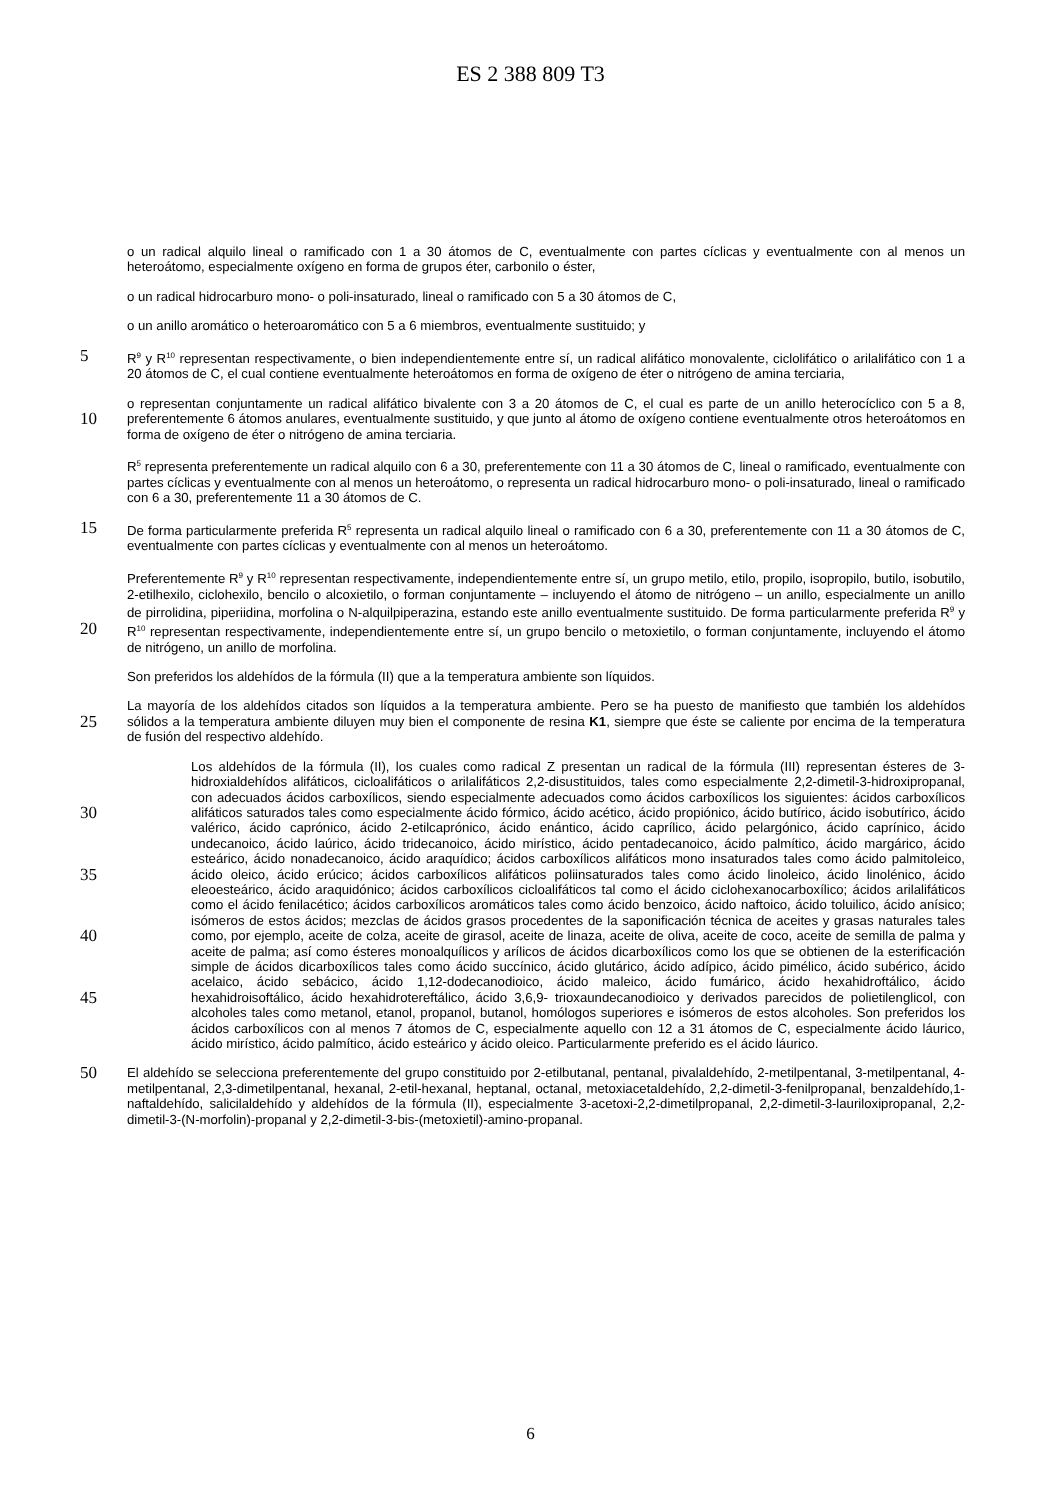ES 2 388 809 T3
o un radical alquilo lineal o ramificado con 1 a 30 átomos de C, eventualmente con partes cíclicas y eventualmente con al menos un heteroátomo, especialmente oxígeno en forma de grupos éter, carbonilo o éster,
o un radical hidrocarburo mono- o poli-insaturado, lineal o ramificado con 5 a 30 átomos de C,
o un anillo aromático o heteroaromático con 5 a 6 miembros, eventualmente sustituido; y
5 R<sup>9</sup> y R<sup>10</sup> representan respectivamente, o bien independientemente entre sí, un radical alifático monovalente, ciclolifático o arilalifático con 1 a 20 átomos de C, el cual contiene eventualmente heteroátomos en forma de oxígeno de éter o nitrógeno de amina terciaria,
o representan conjuntamente un radical alifático bivalente con 3 a 20 átomos de C, el cual es parte de un anillo heterocíclico con 5 a 8, preferentemente 6 átomos anulares, eventualmente sustituido, y que junto al átomo de 10 oxígeno contiene eventualmente otros heteroátomos en forma de oxígeno de éter o nitrógeno de amina terciaria.
R<sup>5</sup> representa preferentemente un radical alquilo con 6 a 30, preferentemente con 11 a 30 átomos de C, lineal o ramificado, eventualmente con partes cíclicas y eventualmente con al menos un heteroátomo, o representa un radical hidrocarburo mono- o poli-insaturado, lineal o ramificado con 6 a 30, preferentemente 11 a 30 átomos de C.
De forma particularmente preferida R<sup>5</sup> representa un radical alquilo lineal o ramificado con 6 a 30, preferentemente 15 con 11 a 30 átomos de C, eventualmente con partes cíclicas y eventualmente con al menos un heteroátomo.
Preferentemente R<sup>9</sup> y R<sup>10</sup> representan respectivamente, independientemente entre sí, un grupo metilo, etilo, propilo, isopropilo, butilo, isobutilo, 2-etilhexilo, ciclohexilo, bencilo o alcoxietilo, o forman conjuntamente – incluyendo el átomo de nitrógeno – un anillo, especialmente un anillo de pirrolidina, piperiidina, morfolina o N-alquilpiperazina, estando este anillo eventualmente sustituido. De forma particularmente preferida R<sup>9</sup> y R<sup>10</sup> representan 20 respectivamente, independientemente entre sí, un grupo bencilo o metoxietilo, o forman conjuntamente, incluyendo el átomo de nitrógeno, un anillo de morfolina.
Son preferidos los aldehídos de la fórmula (II) que a la temperatura ambiente son líquidos.
La mayoría de los aldehídos citados son líquidos a la temperatura ambiente. Pero se ha puesto de manifiesto que también los aldehídos sólidos a la temperatura ambiente diluyen muy bien el componente de resina K1, siempre que 25 éste se caliente por encima de la temperatura de fusión del respectivo aldehído.
Los aldehídos de la fórmula (II), los cuales como radical Z presentan un radical de la fórmula (III) representan ésteres de 3-hidroxialdehídos alifáticos, cicloalifáticos o arilalifáticos 2,2-disustituidos, tales como especialmente 2,2-dimetil-3-hidroxipropanal, con adecuados ácidos carboxílicos, siendo especialmente adecuados como ácidos carboxílicos los siguientes: ácidos carboxílicos alifáticos saturados 30 tales como especialmente ácido fórmico, ácido acético, ácido propiónico, ácido butírico, ácido isobutírico, ácido valérico, ácido caprónico, ácido 2-etilcaprónico, ácido enántico, ácido caprílico, ácido pelargónico, ácido caprínico, ácido undecanoico, ácido laúrico, ácido tridecanoico, ácido mirístico, ácido pentadecanoico, ácido palmítico, ácido margárico, ácido esteárico, ácido nonadecanoico, ácido araquídico; ácidos carboxílicos alifáticos mono insaturados tales como ácido palmitoleico, ácido oleico, ácido erúcico; ácidos 35 carboxílicos alifáticos poliinsaturados tales como ácido linoleico, ácido linolénico, ácido eleoesteárico, ácido araquidónico; ácidos carboxílicos cicloalifáticos tal como el ácido ciclohexanocarboxílico; ácidos arilalifáticos como el ácido fenilacético; ácidos carboxílicos aromáticos tales como ácido benzoico, ácido naftoico, ácido toluilico, ácido anísico; isómeros de estos ácidos; mezclas de ácidos grasos procedentes de la saponificación técnica de aceites y grasas naturales tales como, por ejemplo, aceite de colza, aceite de 40 girasol, aceite de linaza, aceite de oliva, aceite de coco, aceite de semilla de palma y aceite de palma; así como ésteres monoalquílicos y arílicos de ácidos dicarboxílicos como los que se obtienen de la esterificación simple de ácidos dicarboxílicos tales como ácido succínico, ácido glutárico, ácido adípico, ácido pimélico, ácido subérico, ácido acelaico, ácido sebácico, ácido 1,12-dodecanodioico, ácido maleico, ácido fumárico, ácido hexahidroftálico, ácido hexahidroisoftálico, ácido hexahidrotereftálico, ácido 3,6,9- 45 trioxaundecanodioico y derivados parecidos de polietilenglicol, con alcoholes tales como metanol, etanol, propanol, butanol, homólogos superiores e isómeros de estos alcoholes. Son preferidos los ácidos carboxílicos con al menos 7 átomos de C, especialmente aquello con 12 a 31 átomos de C, especialmente ácido láurico, ácido mirístico, ácido palmítico, ácido esteárico y ácido oleico. Particularmente preferido es el ácido láurico.
50 El aldehído se selecciona preferentemente del grupo constituido por 2-etilbutanal, pentanal, pivalaldehído, 2-metilpentanal, 3-metilpentanal, 4-metilpentanal, 2,3-dimetilpentanal, hexanal, 2-etil-hexanal, heptanal, octanal, metoxiacetaldehído, 2,2-dimetil-3-fenilpropanal, benzaldehído,1-naftaldehído, salicilaldehído y aldehídos de la fórmula (II), especialmente 3-acetoxi-2,2-dimetilpropanal, 2,2-dimetil-3-lauriloxipropanal, 2,2-dimetil-3-(N-morfolin)-propanal y 2,2-dimetil-3-bis-(metoxietil)-amino-propanal.
6